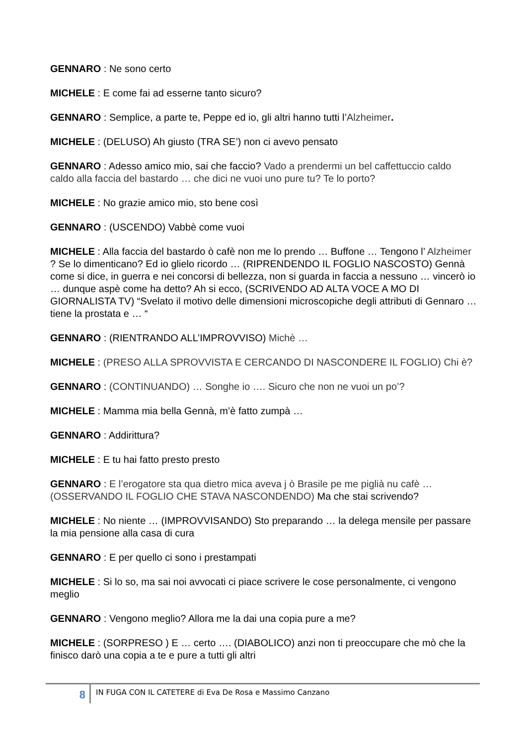GENNARO : Ne sono certo
MICHELE : E come fai ad esserne tanto sicuro?
GENNARO : Semplice, a parte te, Peppe ed io, gli altri hanno tutti l’Alzheimer.
MICHELE : (DELUSO) Ah giusto (TRA SE’) non ci avevo pensato
GENNARO : Adesso amico mio, sai che faccio? Vado a prendermi un bel caffettuccio caldo caldo alla faccia del bastardo … che dici ne vuoi uno pure tu? Te lo porto?
MICHELE : No grazie amico mio, sto bene così
GENNARO : (USCENDO) Vabbè come vuoi
MICHELE : Alla faccia del bastardo ò cafè non me lo prendo … Buffone … Tengono l’ Alzheimer ? Se lo dimenticano? Ed io glielo ricordo … (RIPRENDENDO IL FOGLIO NASCOSTO) Gennà come si dice, in guerra e nei concorsi di bellezza, non si guarda in faccia a nessuno … vincerò io … dunque aspè come ha detto? Ah si ecco, (SCRIVENDO AD ALTA VOCE A MO DI GIORNALISTA TV) “Svelato il motivo delle dimensioni microscopiche degli attributi di Gennaro … tiene la prostata e … “
GENNARO : (RIENTRANDO ALL’IMPROVVISO) Michè …
MICHELE : (PRESO ALLA SPROVVISTA E CERCANDO DI NASCONDERE IL FOGLIO) Chi è?
GENNARO : (CONTINUANDO) … Songhe io …. Sicuro che non ne vuoi un po’?
MICHELE : Mamma mia bella Gennà, m’è fatto zumpà …
GENNARO : Addirittura?
MICHELE : E tu hai fatto presto presto
GENNARO : E l’erogatore sta qua dietro mica aveva j ò Brasile pe me piglià nu cafè … (OSSERVANDO IL FOGLIO CHE STAVA NASCONDENDO) Ma che stai scrivendo?
MICHELE : No niente … (IMPROVVISANDO) Sto preparando … la delega mensile per passare la mia pensione alla casa di cura
GENNARO : E per quello ci sono i prestampati
MICHELE : Si lo so, ma sai noi avvocati ci piace scrivere le cose personalmente, ci vengono meglio
GENNARO : Vengono meglio? Allora me la dai una copia pure a me?
MICHELE : (SORPRESO ) E … certo …. (DIABOLICO) anzi non ti preoccupare che mò che la finisco darò una copia a te e pure a tutti gli altri
8
IN FUGA CON IL CATETERE di Eva De Rosa e Massimo Canzano